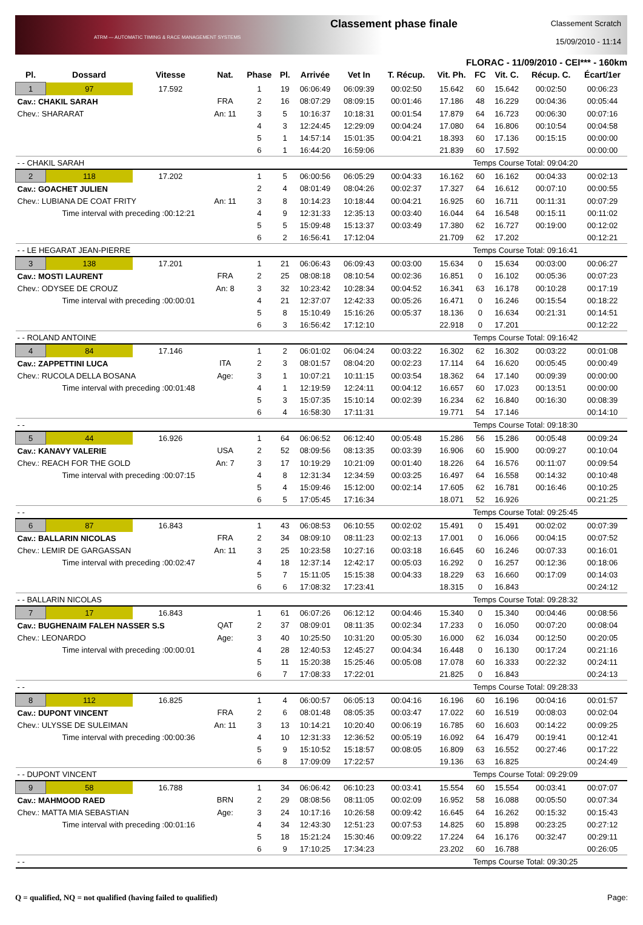ATRM — AUTOMATIC TIMING & RACE MANAGEMENT SYSTEMS
Classement phase finale
Classement Scratch
15/09/2010 - 11:14
FLORAC - 11/09/2010 - CEI*** - 160km
| Pl. | Dossard | Vitesse | Nat. | Phase | Pl. | Arrivée | Vet In | T. Récup. | Vit. Ph. | FC | Vit. C. | Récup. C. | Écart/1er |
| --- | --- | --- | --- | --- | --- | --- | --- | --- | --- | --- | --- | --- | --- |
| 1 | 97 | 17.592 | | 1 | 19 | 06:06:49 | 06:09:39 | 00:02:50 | 15.642 | 60 | 15.642 | 00:02:50 | 00:06:23 |
| Cav.: CHAKIL SARAH | | | FRA | 2 | 16 | 08:07:29 | 08:09:15 | 00:01:46 | 17.186 | 48 | 16.229 | 00:04:36 | 00:05:44 |
| Chev.: SHARARAT | | | An: 11 | 3 | 5 | 10:16:37 | 10:18:31 | 00:01:54 | 17.879 | 64 | 16.723 | 00:06:30 | 00:07:16 |
| | | | | 4 | 3 | 12:24:45 | 12:29:09 | 00:04:24 | 17.080 | 64 | 16.806 | 00:10:54 | 00:04:58 |
| | | | | 5 | 1 | 14:57:14 | 15:01:35 | 00:04:21 | 18.393 | 60 | 17.136 | 00:15:15 | 00:00:00 |
| | | | | 6 | 1 | 16:44:20 | 16:59:06 | | 21.839 | 60 | 17.592 | | 00:00:00 |
| - - CHAKIL SARAH | | | | | | | | | | Temps Course Total: 09:04:20 | | | |
| 2 | 118 | 17.202 | | 1 | 5 | 06:00:56 | 06:05:29 | 00:04:33 | 16.162 | 60 | 16.162 | 00:04:33 | 00:02:13 |
| Cav.: GOACHET JULIEN | | | | 2 | 4 | 08:01:49 | 08:04:26 | 00:02:37 | 17.327 | 64 | 16.612 | 00:07:10 | 00:00:55 |
| Chev.: LUBIANA DE COAT FRITY | | | An: 11 | 3 | 8 | 10:14:23 | 10:18:44 | 00:04:21 | 16.925 | 60 | 16.711 | 00:11:31 | 00:07:29 |
| Time interval with preceding :00:12:21 | | | | 4 | 9 | 12:31:33 | 12:35:13 | 00:03:40 | 16.044 | 64 | 16.548 | 00:15:11 | 00:11:02 |
| | | | | 5 | 5 | 15:09:48 | 15:13:37 | 00:03:49 | 17.380 | 62 | 16.727 | 00:19:00 | 00:12:02 |
| | | | | 6 | 2 | 16:56:41 | 17:12:04 | | 21.709 | 62 | 17.202 | | 00:12:21 |
| - - LE HEGARAT JEAN-PIERRE | | | | | | | | | | Temps Course Total: 09:16:41 | | | |
| 3 | 138 | 17.201 | | 1 | 21 | 06:06:43 | 06:09:43 | 00:03:00 | 15.634 | 0 | 15.634 | 00:03:00 | 00:06:27 |
| Cav.: MOSTI LAURENT | | | FRA | 2 | 25 | 08:08:18 | 08:10:54 | 00:02:36 | 16.851 | 0 | 16.102 | 00:05:36 | 00:07:23 |
| Chev.: ODYSEE DE CROUZ | | | An: 8 | 3 | 32 | 10:23:42 | 10:28:34 | 00:04:52 | 16.341 | 63 | 16.178 | 00:10:28 | 00:17:19 |
| Time interval with preceding :00:00:01 | | | | 4 | 21 | 12:37:07 | 12:42:33 | 00:05:26 | 16.471 | 0 | 16.246 | 00:15:54 | 00:18:22 |
| | | | | 5 | 8 | 15:10:49 | 15:16:26 | 00:05:37 | 18.136 | 0 | 16.634 | 00:21:31 | 00:14:51 |
| | | | | 6 | 3 | 16:56:42 | 17:12:10 | | 22.918 | 0 | 17.201 | | 00:12:22 |
| - - ROLAND ANTOINE | | | | | | | | | | Temps Course Total: 09:16:42 | | | |
| 4 | 84 | 17.146 | | 1 | 2 | 06:01:02 | 06:04:24 | 00:03:22 | 16.302 | 62 | 16.302 | 00:03:22 | 00:01:08 |
| Cav.: ZAPPETTINI LUCA | | | ITA | 2 | 3 | 08:01:57 | 08:04:20 | 00:02:23 | 17.114 | 64 | 16.620 | 00:05:45 | 00:00:49 |
| Chev.: RUCOLA DELLA BOSANA | | | Age: | 3 | 1 | 10:07:21 | 10:11:15 | 00:03:54 | 18.362 | 64 | 17.140 | 00:09:39 | 00:00:00 |
| Time interval with preceding :00:01:48 | | | | 4 | 1 | 12:19:59 | 12:24:11 | 00:04:12 | 16.657 | 60 | 17.023 | 00:13:51 | 00:00:00 |
| | | | | 5 | 3 | 15:07:35 | 15:10:14 | 00:02:39 | 16.234 | 62 | 16.840 | 00:16:30 | 00:08:39 |
| | | | | 6 | 4 | 16:58:30 | 17:11:31 | | 19.771 | 54 | 17.146 | | 00:14:10 |
| - - | | | | | | | | | | Temps Course Total: 09:18:30 | | | |
| 5 | 44 | 16.926 | | 1 | 64 | 06:06:52 | 06:12:40 | 00:05:48 | 15.286 | 56 | 15.286 | 00:05:48 | 00:09:24 |
| Cav.: KANAVY VALERIE | | | USA | 2 | 52 | 08:09:56 | 08:13:35 | 00:03:39 | 16.906 | 60 | 15.900 | 00:09:27 | 00:10:04 |
| Chev.: REACH FOR THE GOLD | | | An: 7 | 3 | 17 | 10:19:29 | 10:21:09 | 00:01:40 | 18.226 | 64 | 16.576 | 00:11:07 | 00:09:54 |
| Time interval with preceding :00:07:15 | | | | 4 | 8 | 12:31:34 | 12:34:59 | 00:03:25 | 16.497 | 64 | 16.558 | 00:14:32 | 00:10:48 |
| | | | | 5 | 4 | 15:09:46 | 15:12:00 | 00:02:14 | 17.605 | 62 | 16.781 | 00:16:46 | 00:10:25 |
| | | | | 6 | 5 | 17:05:45 | 17:16:34 | | 18.071 | 52 | 16.926 | | 00:21:25 |
| - - | | | | | | | | | | Temps Course Total: 09:25:45 | | | |
| 6 | 87 | 16.843 | | 1 | 43 | 06:08:53 | 06:10:55 | 00:02:02 | 15.491 | 0 | 15.491 | 00:02:02 | 00:07:39 |
| Cav.: BALLARIN NICOLAS | | | FRA | 2 | 34 | 08:09:10 | 08:11:23 | 00:02:13 | 17.001 | 0 | 16.066 | 00:04:15 | 00:07:52 |
| Chev.: LEMIR DE GARGASSAN | | | An: 11 | 3 | 25 | 10:23:58 | 10:27:16 | 00:03:18 | 16.645 | 60 | 16.246 | 00:07:33 | 00:16:01 |
| Time interval with preceding :00:02:47 | | | | 4 | 18 | 12:37:14 | 12:42:17 | 00:05:03 | 16.292 | 0 | 16.257 | 00:12:36 | 00:18:06 |
| | | | | 5 | 7 | 15:11:05 | 15:15:38 | 00:04:33 | 18.229 | 63 | 16.660 | 00:17:09 | 00:14:03 |
| | | | | 6 | 6 | 17:08:32 | 17:23:41 | | 18.315 | 0 | 16.843 | | 00:24:12 |
| - - BALLARIN NICOLAS | | | | | | | | | | Temps Course Total: 09:28:32 | | | |
| 7 | 17 | 16.843 | | 1 | 61 | 06:07:26 | 06:12:12 | 00:04:46 | 15.340 | 0 | 15.340 | 00:04:46 | 00:08:56 |
| Cav.: BUGHENAIM FALEH NASSER S.S | | | QAT | 2 | 37 | 08:09:01 | 08:11:35 | 00:02:34 | 17.233 | 0 | 16.050 | 00:07:20 | 00:08:04 |
| Chev.: LEONARDO | | | Age: | 3 | 40 | 10:25:50 | 10:31:20 | 00:05:30 | 16.000 | 62 | 16.034 | 00:12:50 | 00:20:05 |
| Time interval with preceding :00:00:01 | | | | 4 | 28 | 12:40:53 | 12:45:27 | 00:04:34 | 16.448 | 0 | 16.130 | 00:17:24 | 00:21:16 |
| | | | | 5 | 11 | 15:20:38 | 15:25:46 | 00:05:08 | 17.078 | 60 | 16.333 | 00:22:32 | 00:24:11 |
| | | | | 6 | 7 | 17:08:33 | 17:22:01 | | 21.825 | 0 | 16.843 | | 00:24:13 |
| - - | | | | | | | | | | Temps Course Total: 09:28:33 | | | |
| 8 | 112 | 16.825 | | 1 | 4 | 06:00:57 | 06:05:13 | 00:04:16 | 16.196 | 60 | 16.196 | 00:04:16 | 00:01:57 |
| Cav.: DUPONT VINCENT | | | FRA | 2 | 6 | 08:01:48 | 08:05:35 | 00:03:47 | 17.022 | 60 | 16.519 | 00:08:03 | 00:02:04 |
| Chev.: ULYSSE DE SULEIMAN | | | An: 11 | 3 | 13 | 10:14:21 | 10:20:40 | 00:06:19 | 16.785 | 60 | 16.603 | 00:14:22 | 00:09:25 |
| Time interval with preceding :00:00:36 | | | | 4 | 10 | 12:31:33 | 12:36:52 | 00:05:19 | 16.092 | 64 | 16.479 | 00:19:41 | 00:12:41 |
| | | | | 5 | 9 | 15:10:52 | 15:18:57 | 00:08:05 | 16.809 | 63 | 16.552 | 00:27:46 | 00:17:22 |
| | | | | 6 | 8 | 17:09:09 | 17:22:57 | | 19.136 | 63 | 16.825 | | 00:24:49 |
| - - DUPONT VINCENT | | | | | | | | | | Temps Course Total: 09:29:09 | | | |
| 9 | 58 | 16.788 | | 1 | 34 | 06:06:42 | 06:10:23 | 00:03:41 | 15.554 | 60 | 15.554 | 00:03:41 | 00:07:07 |
| Cav.: MAHMOOD RAED | | | BRN | 2 | 29 | 08:08:56 | 08:11:05 | 00:02:09 | 16.952 | 58 | 16.088 | 00:05:50 | 00:07:34 |
| Chev.: MATTA MIA SEBASTIAN | | | Age: | 3 | 24 | 10:17:16 | 10:26:58 | 00:09:42 | 16.645 | 64 | 16.262 | 00:15:32 | 00:15:43 |
| Time interval with preceding :00:01:16 | | | | 4 | 34 | 12:43:30 | 12:51:23 | 00:07:53 | 14.825 | 60 | 15.898 | 00:23:25 | 00:27:12 |
| | | | | 5 | 18 | 15:21:24 | 15:30:46 | 00:09:22 | 17.224 | 64 | 16.176 | 00:32:47 | 00:29:11 |
| | | | | 6 | 9 | 17:10:25 | 17:34:23 | | 23.202 | 60 | 16.788 | | 00:26:05 |
| - - | | | | | | | | | | Temps Course Total: 09:30:25 | | | |
Q = qualified, NQ = not qualified (having failed to qualified) Page: